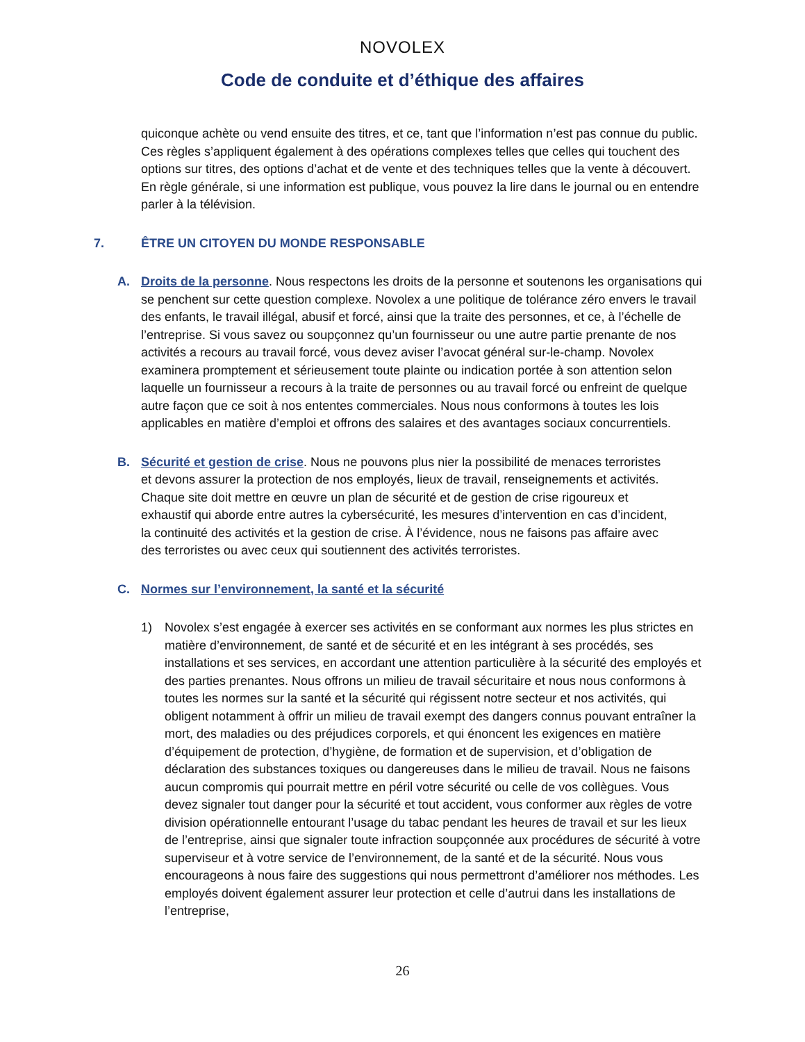NOVOLEX
Code de conduite et d’éthique des affaires
quiconque achète ou vend ensuite des titres, et ce, tant que l’information n’est pas connue du public. Ces règles s’appliquent également à des opérations complexes telles que celles qui touchent des options sur titres, des options d’achat et de vente et des techniques telles que la vente à découvert. En règle générale, si une information est publique, vous pouvez la lire dans le journal ou en entendre parler à la télévision.
7. ÊTRE UN CITOYEN DU MONDE RESPONSABLE
A. Droits de la personne. Nous respectons les droits de la personne et soutenons les organisations qui se penchent sur cette question complexe. Novolex a une politique de tolérance zéro envers le travail des enfants, le travail illégal, abusif et forcé, ainsi que la traite des personnes, et ce, à l’échelle de l’entreprise. Si vous savez ou soupçonnez qu’un fournisseur ou une autre partie prenante de nos activités a recours au travail forcé, vous devez aviser l’avocat général sur-le-champ. Novolex examinera promptement et sérieusement toute plainte ou indication portée à son attention selon laquelle un fournisseur a recours à la traite de personnes ou au travail forcé ou enfreint de quelque autre façon que ce soit à nos ententes commerciales. Nous nous conformons à toutes les lois applicables en matière d’emploi et offrons des salaires et des avantages sociaux concurrentiels.
B. Sécurité et gestion de crise. Nous ne pouvons plus nier la possibilité de menaces terroristes et devons assurer la protection de nos employés, lieux de travail, renseignements et activités. Chaque site doit mettre en œuvre un plan de sécurité et de gestion de crise rigoureux et exhaustif qui aborde entre autres la cybersécurité, les mesures d’intervention en cas d’incident, la continuité des activités et la gestion de crise. À l’évidence, nous ne faisons pas affaire avec des terroristes ou avec ceux qui soutiennent des activités terroristes.
C. Normes sur l’environnement, la santé et la sécurité
1) Novolex s’est engagée à exercer ses activités en se conformant aux normes les plus strictes en matière d’environnement, de santé et de sécurité et en les intégrant à ses procédés, ses installations et ses services, en accordant une attention particulière à la sécurité des employés et des parties prenantes. Nous offrons un milieu de travail sécuritaire et nous nous conformons à toutes les normes sur la santé et la sécurité qui régissent notre secteur et nos activités, qui obligent notamment à offrir un milieu de travail exempt des dangers connus pouvant entraîner la mort, des maladies ou des préjudices corporels, et qui énoncent les exigences en matière d’équipement de protection, d’hygiène, de formation et de supervision, et d’obligation de déclaration des substances toxiques ou dangereuses dans le milieu de travail. Nous ne faisons aucun compromis qui pourrait mettre en péril votre sécurité ou celle de vos collègues. Vous devez signaler tout danger pour la sécurité et tout accident, vous conformer aux règles de votre division opérationnelle entourant l’usage du tabac pendant les heures de travail et sur les lieux de l’entreprise, ainsi que signaler toute infraction soupçonnée aux procédures de sécurité à votre superviseur et à votre service de l’environnement, de la santé et de la sécurité. Nous vous encourageons à nous faire des suggestions qui nous permettront d’améliorer nos méthodes. Les employés doivent également assurer leur protection et celle d’autrui dans les installations de l’entreprise,
26